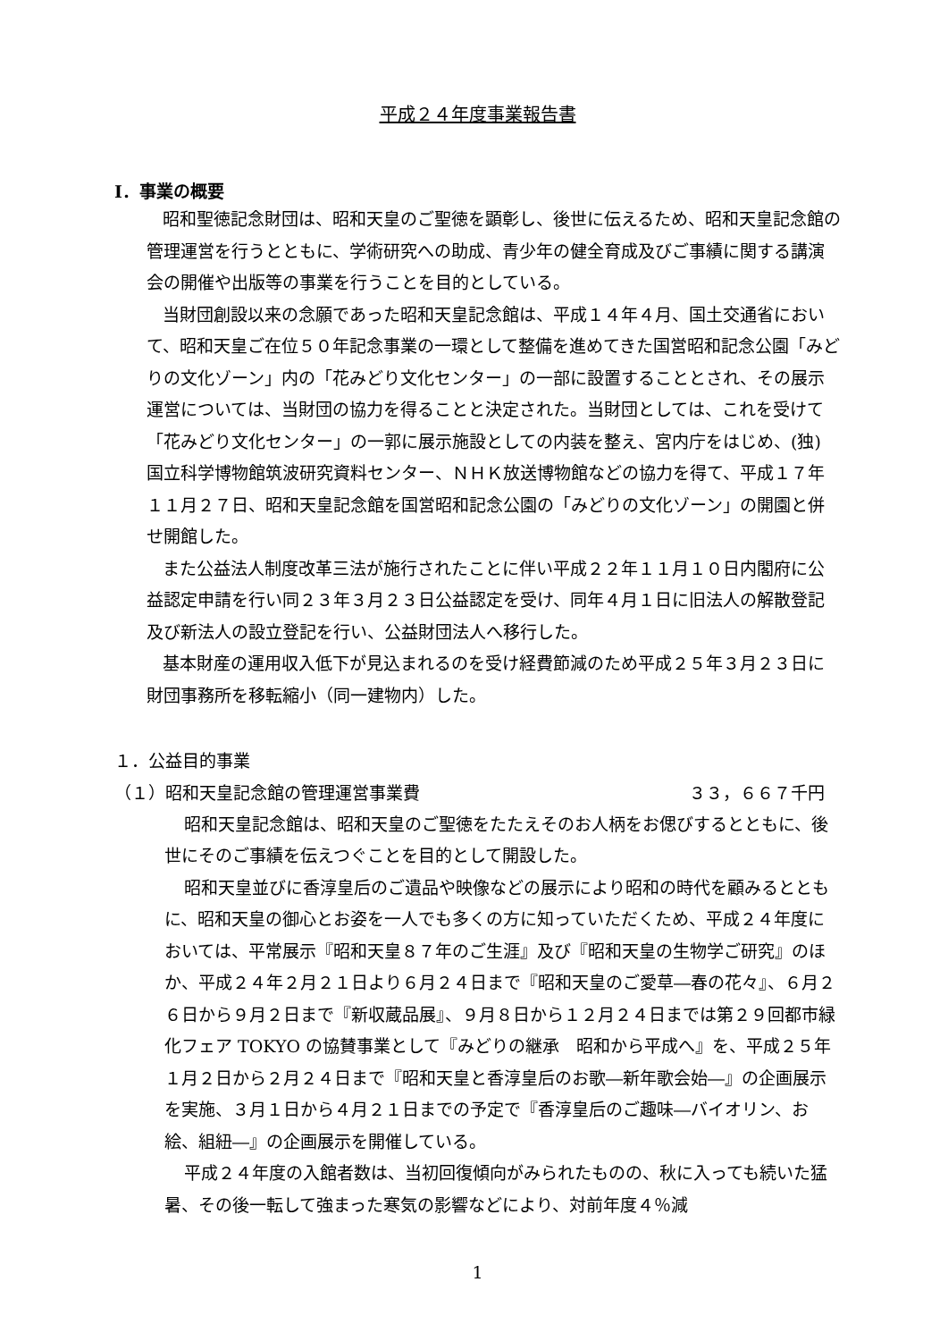平成２４年度事業報告書
Ⅰ．事業の概要
昭和聖徳記念財団は、昭和天皇のご聖徳を顕彰し、後世に伝えるため、昭和天皇記念館の管理運営を行うとともに、学術研究への助成、青少年の健全育成及びご事績に関する講演会の開催や出版等の事業を行うことを目的としている。
当財団創設以来の念願であった昭和天皇記念館は、平成１４年４月、国土交通省において、昭和天皇ご在位５０年記念事業の一環として整備を進めてきた国営昭和記念公園「みどりの文化ゾーン」内の「花みどり文化センター」の一部に設置することとされ、その展示運営については、当財団の協力を得ることと決定された。当財団としては、これを受けて「花みどり文化センター」の一郭に展示施設としての内装を整え、宮内庁をはじめ、(独) 国立科学博物館筑波研究資料センター、ＮＨＫ放送博物館などの協力を得て、平成１７年１１月２７日、昭和天皇記念館を国営昭和記念公園の「みどりの文化ゾーン」の開園と併せ開館した。
また公益法人制度改革三法が施行されたことに伴い平成２２年１１月１０日内閣府に公益認定申請を行い同２３年３月２３日公益認定を受け、同年４月１日に旧法人の解散登記及び新法人の設立登記を行い、公益財団法人へ移行した。
基本財産の運用収入低下が見込まれるのを受け経費節減のため平成２５年３月２３日に財団事務所を移転縮小（同一建物内）した。
１．公益目的事業
（１）昭和天皇記念館の管理運営事業費 ３３，６６７千円
昭和天皇記念館は、昭和天皇のご聖徳をたたえそのお人柄をお偲びするとともに、後世にそのご事績を伝えつぐことを目的として開設した。
昭和天皇並びに香淳皇后のご遺品や映像などの展示により昭和の時代を顧みるとともに、昭和天皇の御心とお姿を一人でも多くの方に知っていただくため、平成２４年度においては、平常展示『昭和天皇８７年のご生涯』及び『昭和天皇の生物学ご研究』のほか、平成２４年２月２１日より６月２４日まで『昭和天皇のご愛草―春の花々』、６月２６日から９月２日まで『新収蔵品展』、９月８日から１２月２４日までは第２９回都市緑化フェア TOKYO の協賛事業として『みどりの継承　昭和から平成へ』を、平成２５年１月２日から２月２４日まで『昭和天皇と香淳皇后のお歌―新年歌会始―』の企画展示を実施、３月１日から４月２１日までの予定で『香淳皇后のご趣味―バイオリン、お絵、組紐―』の企画展示を開催している。
平成２４年度の入館者数は、当初回復傾向がみられたものの、秋に入っても続いた猛暑、その後一転して強まった寒気の影響などにより、対前年度４％減
1